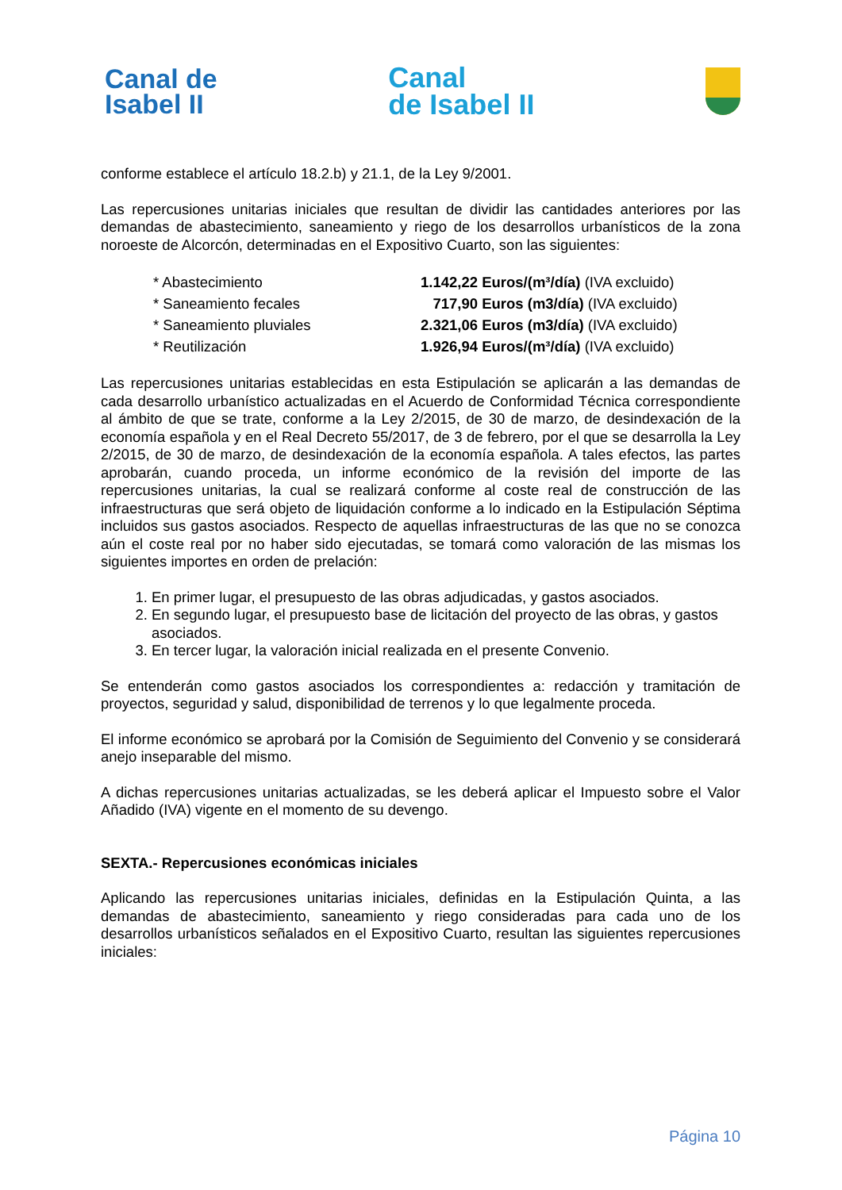Canal de
Isabel II
Canal
de Isabel II
conforme establece el artículo 18.2.b) y 21.1, de la Ley 9/2001.
Las repercusiones unitarias iniciales que resultan de dividir las cantidades anteriores por las demandas de abastecimiento, saneamiento y riego de los desarrollos urbanísticos de la zona noroeste de Alcorcón, determinadas en el Expositivo Cuarto, son las siguientes:
* Abastecimiento 1.142,22 Euros/(m³/día) (IVA excluido)
* Saneamiento fecales 717,90 Euros (m3/día) (IVA excluido)
* Saneamiento pluviales 2.321,06 Euros (m3/día) (IVA excluido)
* Reutilización 1.926,94 Euros/(m³/día) (IVA excluido)
Las repercusiones unitarias establecidas en esta Estipulación se aplicarán a las demandas de cada desarrollo urbanístico actualizadas en el Acuerdo de Conformidad Técnica correspondiente al ámbito de que se trate, conforme a la Ley 2/2015, de 30 de marzo, de desindexación de la economía española y en el Real Decreto 55/2017, de 3 de febrero, por el que se desarrolla la Ley 2/2015, de 30 de marzo, de desindexación de la economía española. A tales efectos, las partes aprobarán, cuando proceda, un informe económico de la revisión del importe de las repercusiones unitarias, la cual se realizará conforme al coste real de construcción de las infraestructuras que será objeto de liquidación conforme a lo indicado en la Estipulación Séptima incluidos sus gastos asociados. Respecto de aquellas infraestructuras de las que no se conozca aún el coste real por no haber sido ejecutadas, se tomará como valoración de las mismas los siguientes importes en orden de prelación:
1. En primer lugar, el presupuesto de las obras adjudicadas, y gastos asociados.
2. En segundo lugar, el presupuesto base de licitación del proyecto de las obras, y gastos asociados.
3. En tercer lugar, la valoración inicial realizada en el presente Convenio.
Se entenderán como gastos asociados los correspondientes a: redacción y tramitación de proyectos, seguridad y salud, disponibilidad de terrenos y lo que legalmente proceda.
El informe económico se aprobará por la Comisión de Seguimiento del Convenio y se considerará anejo inseparable del mismo.
A dichas repercusiones unitarias actualizadas, se les deberá aplicar el Impuesto sobre el Valor Añadido (IVA) vigente en el momento de su devengo.
SEXTA.- Repercusiones económicas iniciales
Aplicando las repercusiones unitarias iniciales, definidas en la Estipulación Quinta, a las demandas de abastecimiento, saneamiento y riego consideradas para cada uno de los desarrollos urbanísticos señalados en el Expositivo Cuarto, resultan las siguientes repercusiones iniciales:
Página 10